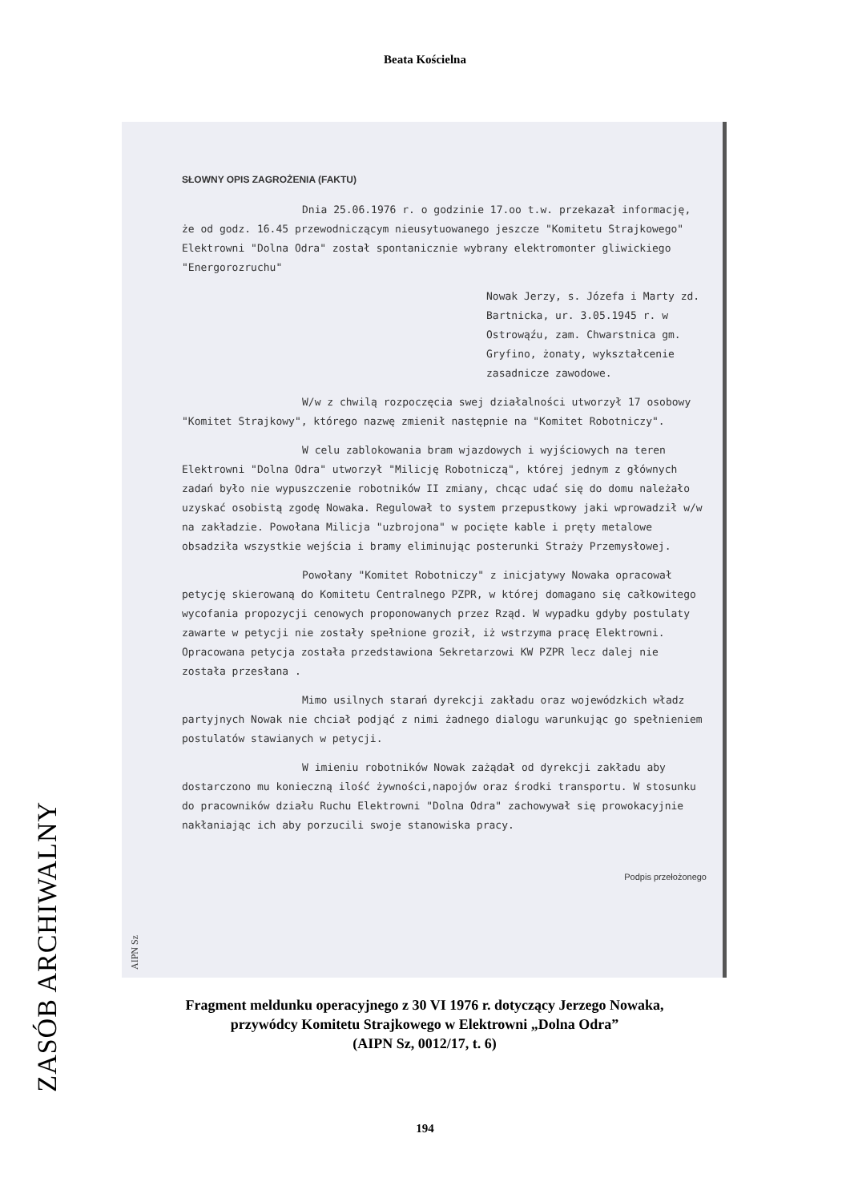Beata Kościelna
SŁOWNY OPIS ZAGROŻENIA (FAKTU)
Dnia 25.06.1976 r. o godzinie 17.oo t.w. przekazał informację, że od godz. 16.45 przewodniczącym nieusytuowanego jeszcze "Komitetu Strajkowego" Elektrowni "Dolna Odra" został spontanicznie wybrany elektromonter gliwickiego "Energorozruchu"
Nowak Jerzy, s. Józefa i Marty zd. Bartnicka, ur. 3.05.1945 r. w Ostrowąźu, zam. Chwarstnica gm. Gryfino, żonaty, wykształcenie zasadnicze zawodowe.
W/w z chwilą rozpoczęcia swej działalności utworzył 17 osobowy "Komitet Strajkowy", którego nazwę zmienił następnie na "Komitet Robotniczy".
W celu zablokowania bram wjazdowych i wyjściowych na teren Elektrowni "Dolna Odra" utworzył "Milicję Robotniczą", której jednym z głównych zadań było nie wypuszczenie robotników II zmiany, chcąc udać się do domu należało uzyskać osobistą zgodę Nowaka. Regulował to system przepustkowy jaki wprowadził w/w na zakładzie. Powołana Milicja "uzbrojona" w pocięte kable i pręty metalowe obsadziła wszystkie wejścia i bramy eliminując posterunki Straży Przemysłowej.
Powołany "Komitet Robotniczy" z inicjatywy Nowaka opracował petycję skierowaną do Komitetu Centralnego PZPR, w której domagano się całkowitego wycofania propozycji cenowych proponowanych przez Rząd. W wypadku gdyby postulaty zawarte w petycji nie zostały spełnione groził, iż wstrzyma pracę Elektrowni. Opracowana petycja została przedstawiona Sekretarzowi KW PZPR lecz dalej nie została przesłana .
Mimo usilnych starań dyrekcji zakładu oraz wojewódzkich władz partyjnych Nowak nie chciał podjąć z nimi żadnego dialogu warunkując go spełnieniem postulatów stawianych w petycji.
W imieniu robotników Nowak zażądał od dyrekcji zakładu aby dostarczono mu konieczną ilość żywności,napojów oraz środki transportu. W stosunku do pracowników działu Ruchu Elektrowni "Dolna Odra" zachowywał się prowokacyjnie nakłaniając ich aby porzucili swoje stanowiska pracy.
Podpis przełożonego
AIPN Sz
ZASÓB ARCHIWALNY
Fragment meldunku operacyjnego z 30 VI 1976 r. dotyczący Jerzego Nowaka,
przywódcy Komitetu Strajkowego w Elektrowni „Dolna Odra”
(AIPN Sz, 0012/17, t. 6)
194